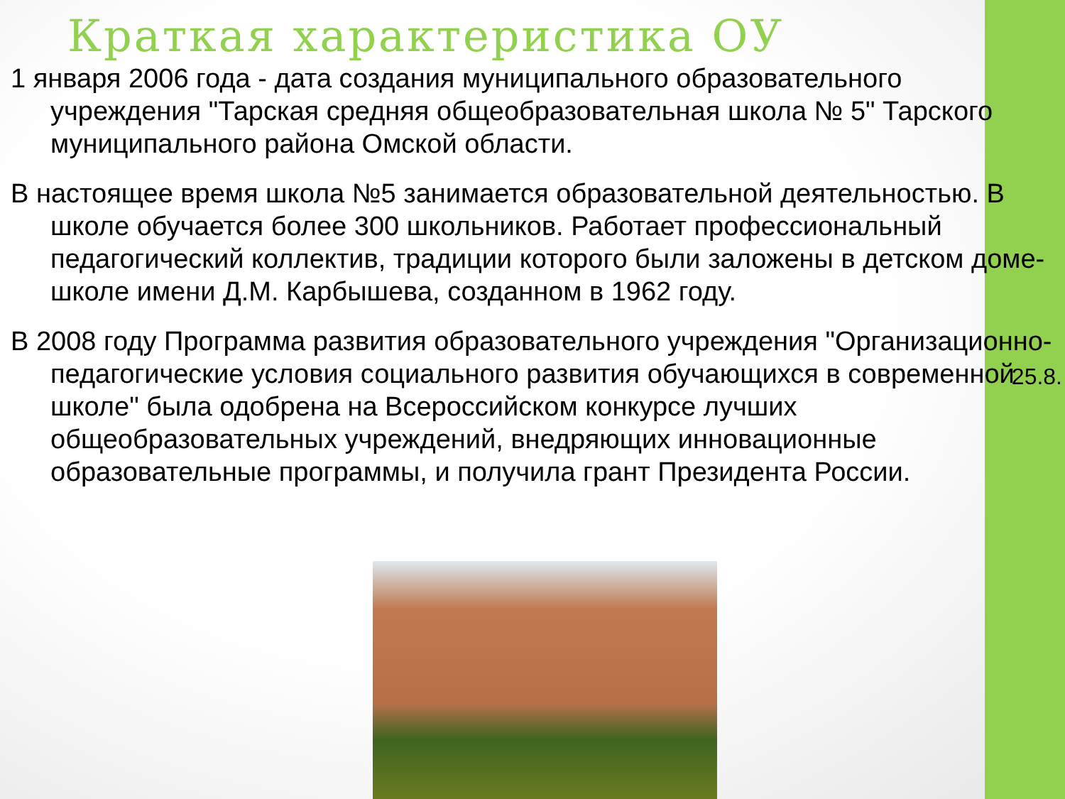Краткая характеристика ОУ
1 января 2006 года - дата создания муниципального образовательного учреждения "Тарская средняя общеобразовательная школа № 5" Тарского муниципального района Омской области.
В настоящее время школа №5 занимается образовательной деятельностью. В школе обучается более 300 школьников. Работает профессиональный педагогический коллектив, традиции которого были заложены в детском доме-школе имени Д.М. Карбышева, созданном в 1962 году.
В 2008 году Программа развития образовательного учреждения "Организационно-педагогические условия социального развития обучающихся в современной школе" была одобрена на Всероссийском конкурсе лучших общеобразовательных учреждений, внедряющих инновационные образовательные программы, и получила грант Президента России.
25.8.